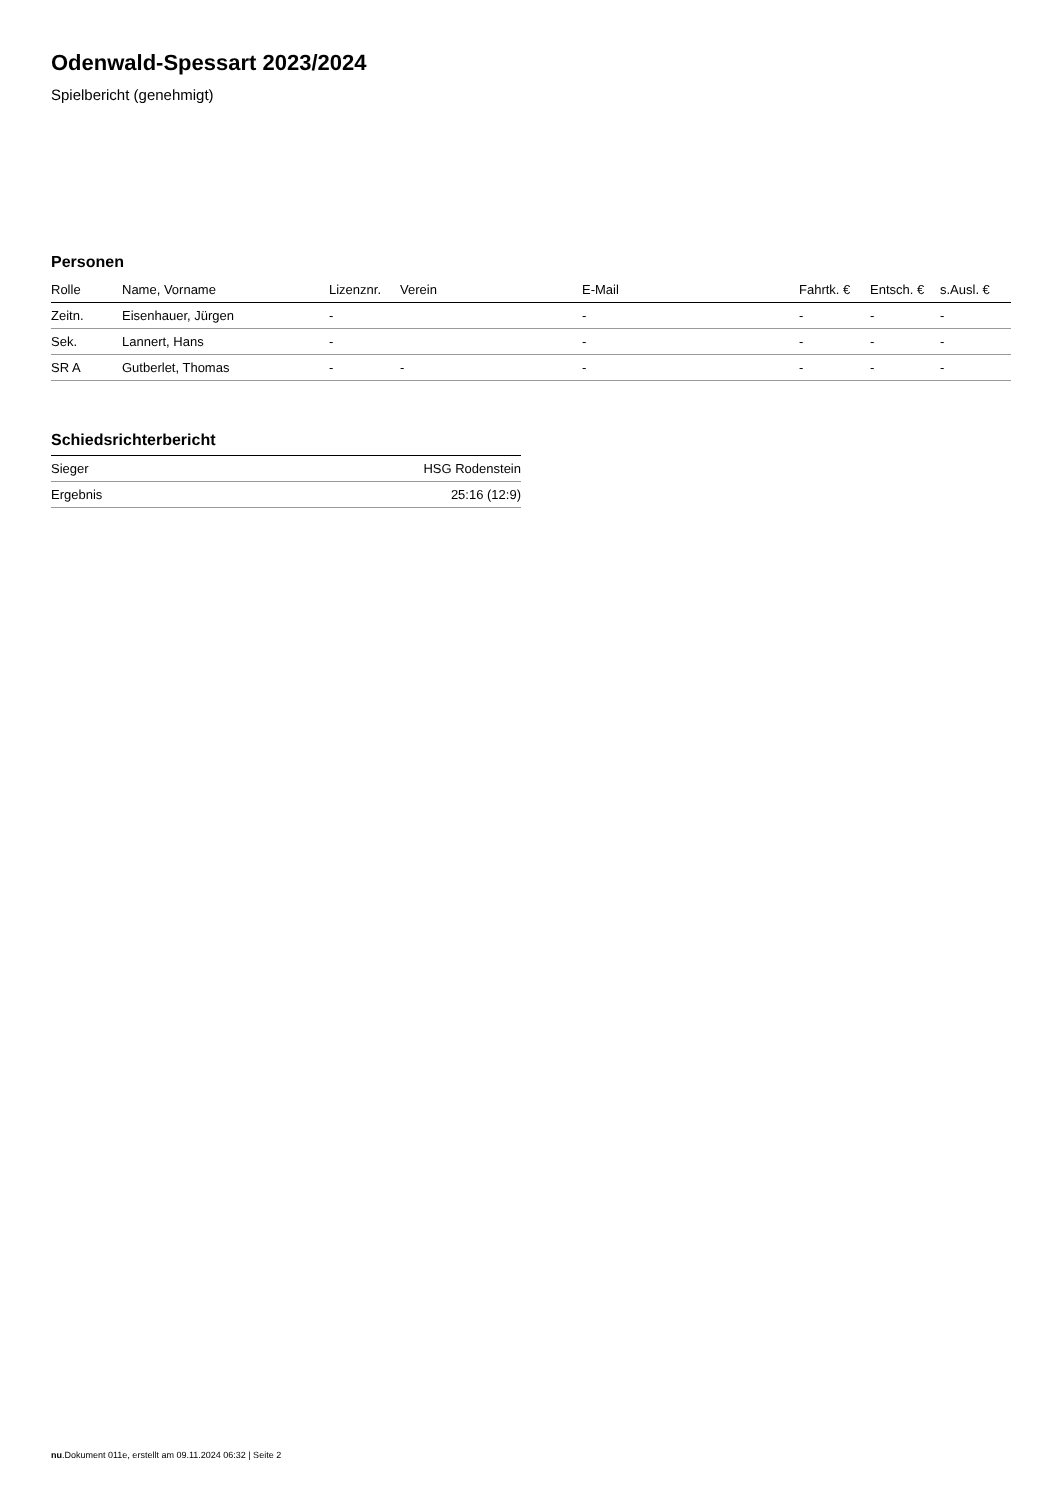Odenwald-Spessart 2023/2024
Spielbericht (genehmigt)
Personen
| Rolle | Name, Vorname | Lizenznr. | Verein | E-Mail | Fahrtk. € | Entsch. € | s.Ausl. € |
| --- | --- | --- | --- | --- | --- | --- | --- |
| Zeitn. | Eisenhauer, Jürgen | - | | - | - | - | - |
| Sek. | Lannert, Hans | - | | - | - | - | - |
| SR A | Gutberlet, Thomas | - | - | - | - | - | - |
Schiedsrichterbericht
| Sieger | HSG Rodenstein |
| Ergebnis | 25:16 (12:9) |
nu.Dokument 011e, erstellt am 09.11.2024 06:32 | Seite 2